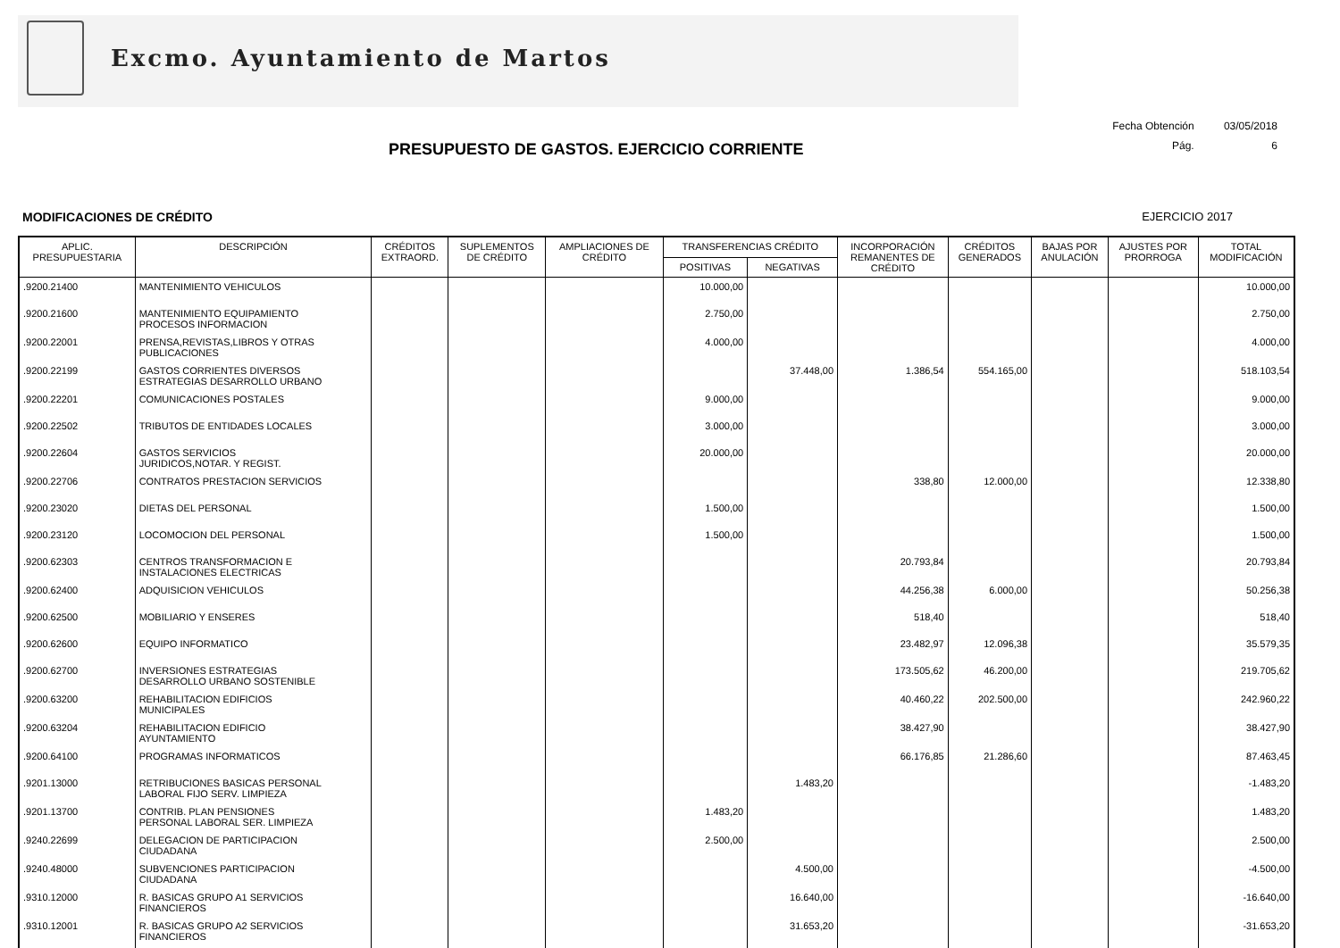Excmo. Ayuntamiento de Martos
Fecha Obtención 03/05/2018
Pág. 6
PRESUPUESTO DE GASTOS. EJERCICIO CORRIENTE
MODIFICACIONES DE CRÉDITO EJERCICIO 2017
| APLIC. PRESUPUESTARIA | DESCRIPCIÓN | CRÉDITOS EXTRAORD. | SUPLEMENTOS DE CRÉDITO | AMPLIACIONES DE CRÉDITO | TRANSFERENCIAS CRÉDITO | | INCORPORACIÓN REMANENTES DE CRÉDITO | CRÉDITOS GENERADOS | BAJAS POR ANULACIÓN | AJUSTES POR PRORROGA | TOTAL MODIFICACIÓN |
| --- | --- | --- | --- | --- | --- | --- | --- | --- | --- | --- | --- |
| | | | | | POSITIVAS | NEGATIVAS | | | | | |
| .9200.21400 | MANTENIMIENTO VEHICULOS | | | | 10.000,00 | | | | | | 10.000,00 |
| .9200.21600 | MANTENIMIENTO EQUIPAMIENTO PROCESOS INFORMACION | | | | 2.750,00 | | | | | | 2.750,00 |
| .9200.22001 | PRENSA,REVISTAS,LIBROS Y OTRAS PUBLICACIONES | | | | 4.000,00 | | | | | | 4.000,00 |
| .9200.22199 | GASTOS CORRIENTES DIVERSOS ESTRATEGIAS DESARROLLO URBANO | | | | | 37.448,00 | 1.386,54 | 554.165,00 | | | 518.103,54 |
| .9200.22201 | COMUNICACIONES POSTALES | | | | 9.000,00 | | | | | | 9.000,00 |
| .9200.22502 | TRIBUTOS DE ENTIDADES LOCALES | | | | 3.000,00 | | | | | | 3.000,00 |
| .9200.22604 | GASTOS SERVICIOS JURIDICOS,NOTAR. Y REGIST. | | | | 20.000,00 | | | | | | 20.000,00 |
| .9200.22706 | CONTRATOS PRESTACION SERVICIOS | | | | | | 338,80 | 12.000,00 | | | 12.338,80 |
| .9200.23020 | DIETAS DEL PERSONAL | | | | 1.500,00 | | | | | | 1.500,00 |
| .9200.23120 | LOCOMOCION DEL PERSONAL | | | | 1.500,00 | | | | | | 1.500,00 |
| .9200.62303 | CENTROS TRANSFORMACION E INSTALACIONES ELECTRICAS | | | | | | 20.793,84 | | | | 20.793,84 |
| .9200.62400 | ADQUISICION VEHICULOS | | | | | | 44.256,38 | 6.000,00 | | | 50.256,38 |
| .9200.62500 | MOBILIARIO Y ENSERES | | | | | | 518,40 | | | | 518,40 |
| .9200.62600 | EQUIPO INFORMATICO | | | | | | 23.482,97 | 12.096,38 | | | 35.579,35 |
| .9200.62700 | INVERSIONES ESTRATEGIAS DESARROLLO URBANO SOSTENIBLE | | | | | | 173.505,62 | 46.200,00 | | | 219.705,62 |
| .9200.63200 | REHABILITACION EDIFICIOS MUNICIPALES | | | | | | 40.460,22 | 202.500,00 | | | 242.960,22 |
| .9200.63204 | REHABILITACION EDIFICIO AYUNTAMIENTO | | | | | | 38.427,90 | | | | 38.427,90 |
| .9200.64100 | PROGRAMAS INFORMATICOS | | | | | | 66.176,85 | 21.286,60 | | | 87.463,45 |
| .9201.13000 | RETRIBUCIONES BASICAS PERSONAL LABORAL FIJO SERV. LIMPIEZA | | | | | 1.483,20 | | | | | -1.483,20 |
| .9201.13700 | CONTRIB. PLAN PENSIONES PERSONAL LABORAL SER. LIMPIEZA | | | | 1.483,20 | | | | | | 1.483,20 |
| .9240.22699 | DELEGACION DE PARTICIPACION CIUDADANA | | | | 2.500,00 | | | | | | 2.500,00 |
| .9240.48000 | SUBVENCIONES PARTICIPACION CIUDADANA | | | | | 4.500,00 | | | | | -4.500,00 |
| .9310.12000 | R. BASICAS GRUPO A1 SERVICIOS FINANCIEROS | | | | | 16.640,00 | | | | | -16.640,00 |
| .9310.12001 | R. BASICAS GRUPO A2 SERVICIOS FINANCIEROS | | | | | 31.653,20 | | | | | -31.653,20 |